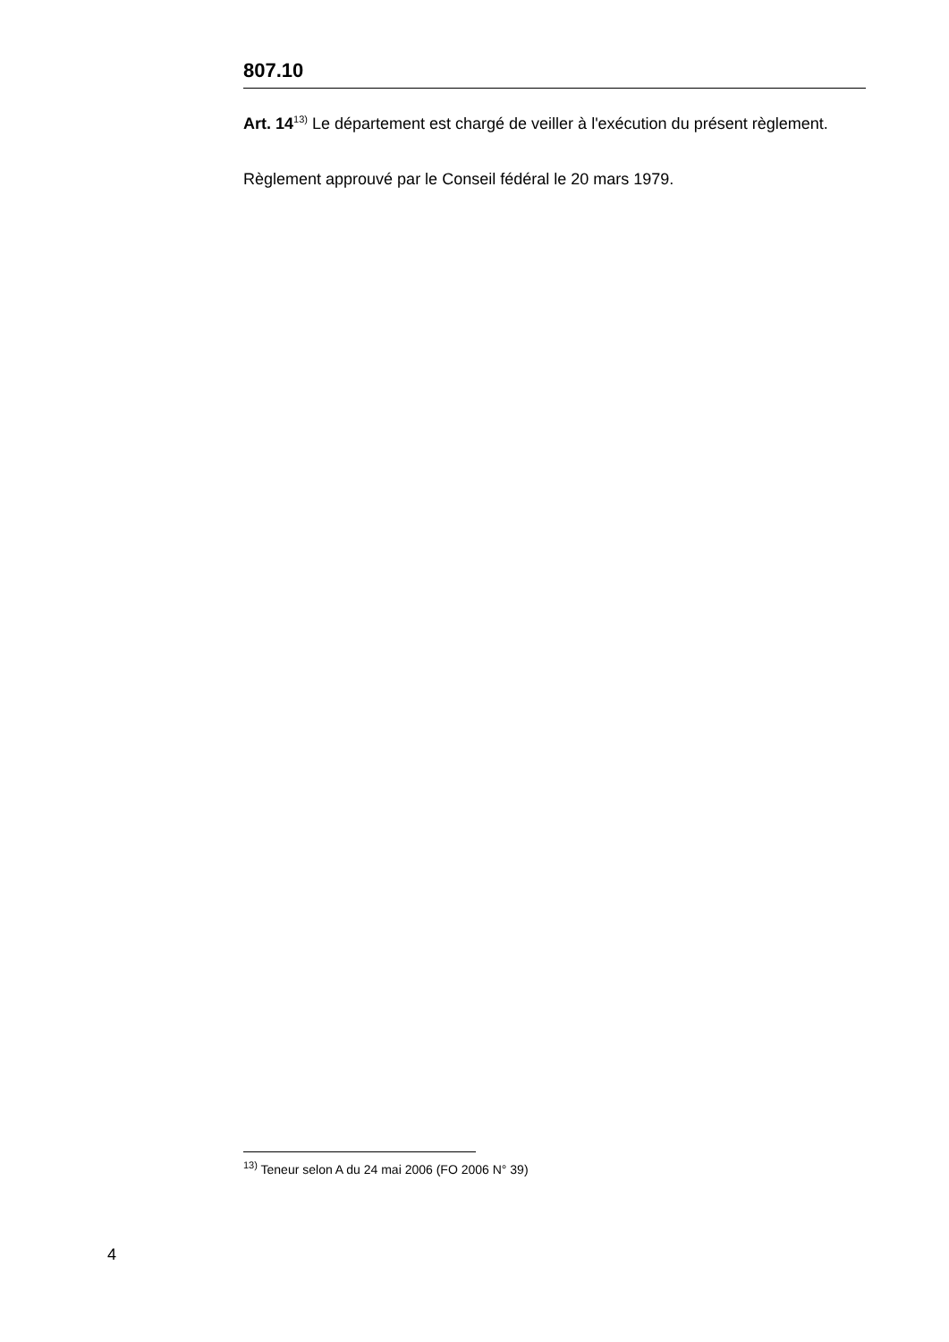807.10
Art. 14<sup>13)</sup> Le département est chargé de veiller à l'exécution du présent règlement.
Règlement approuvé par le Conseil fédéral le 20 mars 1979.
<sup>13)</sup> Teneur selon A du 24 mai 2006 (FO 2006 N° 39)
4